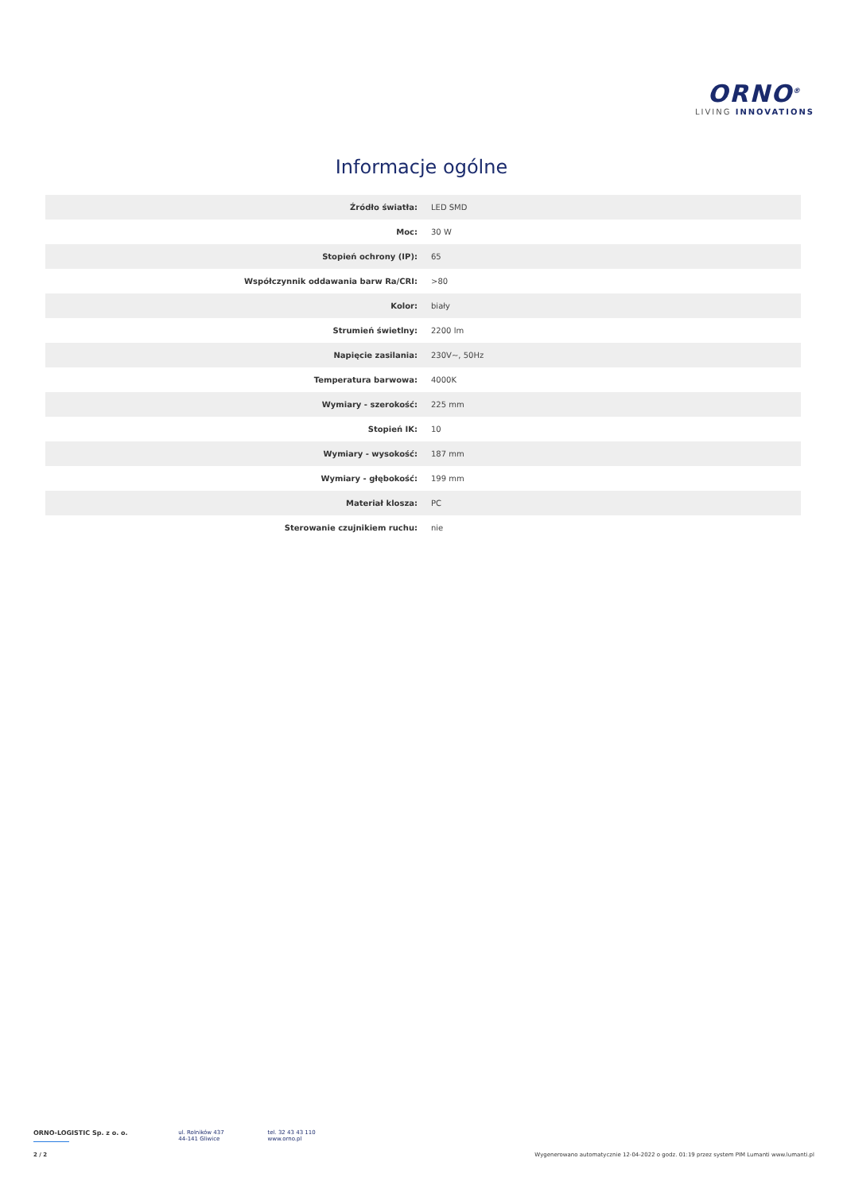ORNO<sup>®</sup>
LIVING INNOVATIONS
Informacje ogólne
| Źródło światła: | LED SMD |
| Moc: | 30 W |
| Stopień ochrony (IP): | 65 |
| Współczynnik oddawania barw Ra/CRI: | >80 |
| Kolor: | biały |
| Strumień świetlny: | 2200 lm |
| Napięcie zasilania: | 230V~, 50Hz |
| Temperatura barwowa: | 4000K |
| Wymiary - szerokość: | 225 mm |
| Stopień IK: | 10 |
| Wymiary - wysokość: | 187 mm |
| Wymiary - głębokość: | 199 mm |
| Materiał klosza: | PC |
| Sterowanie czujnikiem ruchu: | nie |
ORNO-LOGISTIC Sp. z o. o.
ul. Rolników 437
44-141 Gliwice
tel. 32 43 43 110
www.orno.pl
2 / 2 Wygenerowano automatycznie 12-04-2022 o godz. 01:19 przez system PIM Lumanti www.lumanti.pl